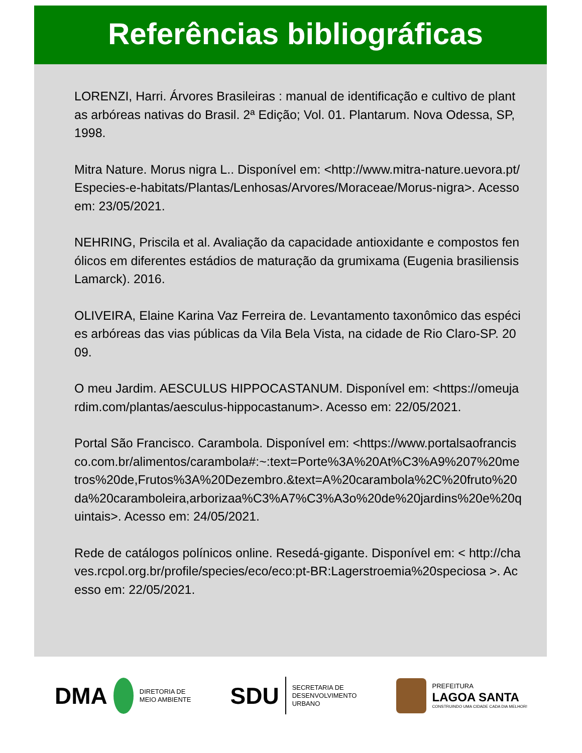Referências bibliográficas
LORENZI, Harri. Árvores Brasileiras : manual de identificação e cultivo de plantas arbóreas nativas do Brasil. 2ª Edição; Vol. 01. Plantarum. Nova Odessa, SP, 1998.
Mitra Nature. Morus nigra L.. Disponível em: <http://www.mitra-nature.uevora.pt/Especies-e-habitats/Plantas/Lenhosas/Arvores/Moraceae/Morus-nigra>. Acesso em: 23/05/2021.
NEHRING, Priscila et al. Avaliação da capacidade antioxidante e compostos fenólicos em diferentes estádios de maturação da grumixama (Eugenia brasiliensis Lamarck). 2016.
OLIVEIRA, Elaine Karina Vaz Ferreira de. Levantamento taxonômico das espécies arbóreas das vias públicas da Vila Bela Vista, na cidade de Rio Claro-SP. 2009.
O meu Jardim. AESCULUS HIPPOCASTANUM. Disponível em: <https://omeujardim.com/plantas/aesculus-hippocastanum>. Acesso em: 22/05/2021.
Portal São Francisco. Carambola. Disponível em: <https://www.portalsaofrancisco.com.br/alimentos/carambola#:~:text=Porte%3A%20At%C3%A9%207%20metros%20de,Frutos%3A%20Dezembro.&text=A%20carambola%2C%20fruto%20da%20caramboleira,arborizaa%C3%A7%C3%A3o%20de%20jardins%20e%20quintais>. Acesso em: 24/05/2021.
Rede de catálogos polínicos online. Resedá-gigante. Disponível em: < http://chaves.rcpol.org.br/profile/species/eco/eco:pt-BR:Lagerstroemia%20speciosa >. Acesso em: 22/05/2021.
DMA
DIRETORIA DE
MEIO AMBIENTE
SDU
SECRETARIA DE
DESENVOLVIMENTO
URBANO
PREFEITURA
LAGOA SANTA
CONSTRUINDO UMA CIDADE CADA DIA MELHOR!